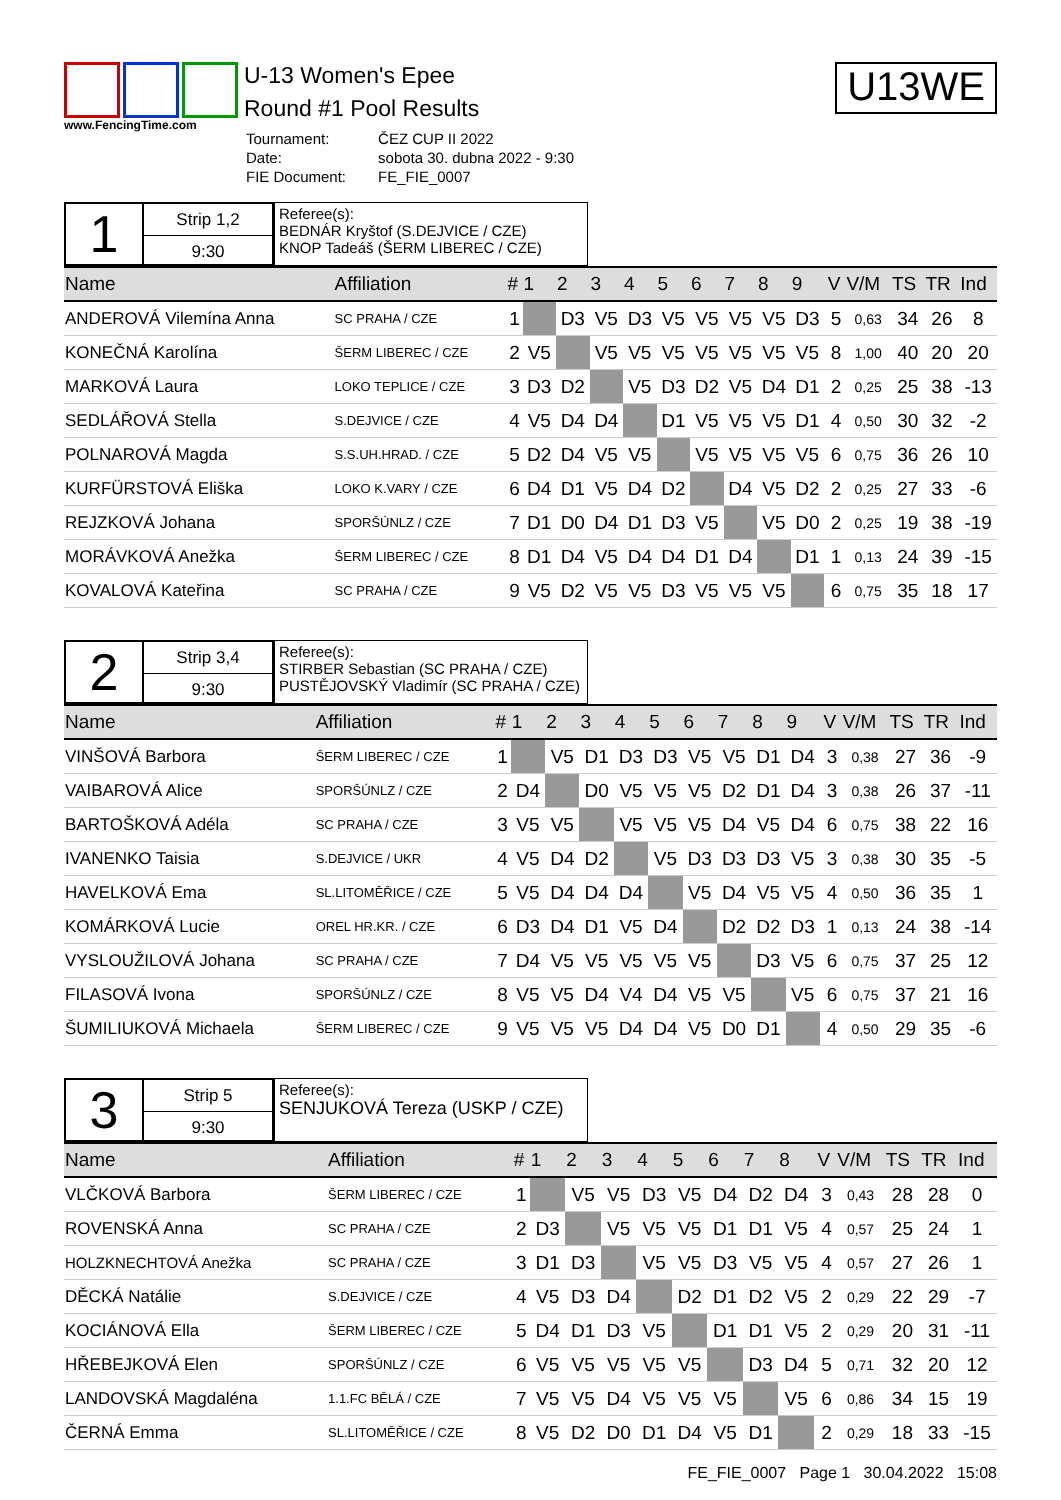www.FencingTime.com
U-13 Women's Epee
Round #1 Pool Results
| Tournament: | ČEZ CUP II 2022 |
| Date: | sobota 30. dubna 2022 - 9:30 |
| FIE Document: | FE_FIE_0007 |
U13WE
1
Strip 1,2
9:30
Referee(s):
BEDNÁR Kryštof (S.DEJVICE / CZE)
KNOP Tadeáš (ŠERM LIBEREC / CZE)
| Name | Affiliation | # | 1 | 2 | 3 | 4 | 5 | 6 | 7 | 8 | 9 | | V | V/M | TS | TR | Ind |
| --- | --- | --- | --- | --- | --- | --- | --- | --- | --- | --- | --- | --- | --- | --- | --- | --- | --- |
| ANDEROVÁ Vilemína Anna | SC PRAHA / CZE | 1 | | D3 | V5 | D3 | V5 | V5 | V5 | V5 | D3 | | 5 | 0,63 | 34 | 26 | 8 |
| KONEČNÁ Karolína | ŠERM LIBEREC / CZE | 2 | V5 | | V5 | V5 | V5 | V5 | V5 | V5 | V5 | | 8 | 1,00 | 40 | 20 | 20 |
| MARKOVÁ Laura | LOKO TEPLICE / CZE | 3 | D3 | D2 | | V5 | D3 | D2 | V5 | D4 | D1 | | 2 | 0,25 | 25 | 38 | -13 |
| SEDLÁŘOVÁ Stella | S.DEJVICE / CZE | 4 | V5 | D4 | D4 | | D1 | V5 | V5 | V5 | D1 | | 4 | 0,50 | 30 | 32 | -2 |
| POLNAROVÁ Magda | S.S.UH.HRAD. / CZE | 5 | D2 | D4 | V5 | V5 | | V5 | V5 | V5 | V5 | | 6 | 0,75 | 36 | 26 | 10 |
| KURFÜRSTOVÁ Eliška | LOKO K.VARY / CZE | 6 | D4 | D1 | V5 | D4 | D2 | | D4 | V5 | D2 | | 2 | 0,25 | 27 | 33 | -6 |
| REJZKOVÁ Johana | SPORŠÚNLZ / CZE | 7 | D1 | D0 | D4 | D1 | D3 | V5 | | V5 | D0 | | 2 | 0,25 | 19 | 38 | -19 |
| MORÁVKOVÁ Anežka | ŠERM LIBEREC / CZE | 8 | D1 | D4 | V5 | D4 | D4 | D1 | D4 | | D1 | | 1 | 0,13 | 24 | 39 | -15 |
| KOVALOVÁ Kateřina | SC PRAHA / CZE | 9 | V5 | D2 | V5 | V5 | D3 | V5 | V5 | V5 | | | 6 | 0,75 | 35 | 18 | 17 |
2
Strip 3,4
9:30
Referee(s):
STIRBER Sebastian (SC PRAHA / CZE)
PUSTĚJOVSKÝ Vladimír (SC PRAHA / CZE)
| Name | Affiliation | # | 1 | 2 | 3 | 4 | 5 | 6 | 7 | 8 | 9 | | V | V/M | TS | TR | Ind |
| --- | --- | --- | --- | --- | --- | --- | --- | --- | --- | --- | --- | --- | --- | --- | --- | --- | --- |
| VINŠOVÁ Barbora | ŠERM LIBEREC / CZE | 1 | | V5 | D1 | D3 | D3 | V5 | V5 | D1 | D4 | | 3 | 0,38 | 27 | 36 | -9 |
| VAIBAROVÁ Alice | SPORŠÚNLZ / CZE | 2 | D4 | | D0 | V5 | V5 | V5 | D2 | D1 | D4 | | 3 | 0,38 | 26 | 37 | -11 |
| BARTOŠKOVÁ Adéla | SC PRAHA / CZE | 3 | V5 | V5 | | V5 | V5 | V5 | D4 | V5 | D4 | | 6 | 0,75 | 38 | 22 | 16 |
| IVANENKO Taisia | S.DEJVICE / UKR | 4 | V5 | D4 | D2 | | V5 | D3 | D3 | D3 | V5 | | 3 | 0,38 | 30 | 35 | -5 |
| HAVELKOVÁ Ema | SL.LITOMĚŘICE / CZE | 5 | V5 | D4 | D4 | D4 | | V5 | D4 | V5 | V5 | | 4 | 0,50 | 36 | 35 | 1 |
| KOMÁRKOVÁ Lucie | OREL HR.KR. / CZE | 6 | D3 | D4 | D1 | V5 | D4 | | D2 | D2 | D3 | | 1 | 0,13 | 24 | 38 | -14 |
| VYSLOUŽILOVÁ Johana | SC PRAHA / CZE | 7 | D4 | V5 | V5 | V5 | V5 | V5 | | D3 | V5 | | 6 | 0,75 | 37 | 25 | 12 |
| FILASOVÁ Ivona | SPORŠÚNLZ / CZE | 8 | V5 | V5 | D4 | V4 | D4 | V5 | V5 | | V5 | | 6 | 0,75 | 37 | 21 | 16 |
| ŠUMILIUKOVÁ Michaela | ŠERM LIBEREC / CZE | 9 | V5 | V5 | V5 | D4 | D4 | V5 | D0 | D1 | | | 4 | 0,50 | 29 | 35 | -6 |
3
Strip 5
9:30
Referee(s):
SENJUKOVÁ Tereza (USKP / CZE)
| Name | Affiliation | # | 1 | 2 | 3 | 4 | 5 | 6 | 7 | 8 | | V | V/M | TS | TR | Ind |
| --- | --- | --- | --- | --- | --- | --- | --- | --- | --- | --- | --- | --- | --- | --- | --- | --- |
| VLČKOVÁ Barbora | ŠERM LIBEREC / CZE | 1 | | V5 | V5 | D3 | V5 | D4 | D2 | D4 | | 3 | 0,43 | 28 | 28 | 0 |
| ROVENSKÁ Anna | SC PRAHA / CZE | 2 | D3 | | V5 | V5 | V5 | D1 | D1 | V5 | | 4 | 0,57 | 25 | 24 | 1 |
| HOLZKNECHTOVÁ Anežka | SC PRAHA / CZE | 3 | D1 | D3 | | V5 | V5 | D3 | V5 | V5 | | 4 | 0,57 | 27 | 26 | 1 |
| DĚCKÁ Natálie | S.DEJVICE / CZE | 4 | V5 | D3 | D4 | | D2 | D1 | D2 | V5 | | 2 | 0,29 | 22 | 29 | -7 |
| KOCIÁNOVÁ Ella | ŠERM LIBEREC / CZE | 5 | D4 | D1 | D3 | V5 | | D1 | D1 | V5 | | 2 | 0,29 | 20 | 31 | -11 |
| HŘEBEJKOVÁ Elen | SPORŠÚNLZ / CZE | 6 | V5 | V5 | V5 | V5 | V5 | | D3 | D4 | | 5 | 0,71 | 32 | 20 | 12 |
| LANDOVSKÁ Magdaléna | 1.1.FC BĚLÁ / CZE | 7 | V5 | V5 | D4 | V5 | V5 | V5 | | V5 | | 6 | 0,86 | 34 | 15 | 19 |
| ČERNÁ Emma | SL.LITOMĚŘICE / CZE | 8 | V5 | D2 | D0 | D1 | D4 | V5 | D1 | | | 2 | 0,29 | 18 | 33 | -15 |
FE_FIE_0007 Page 1 30.04.2022 15:08